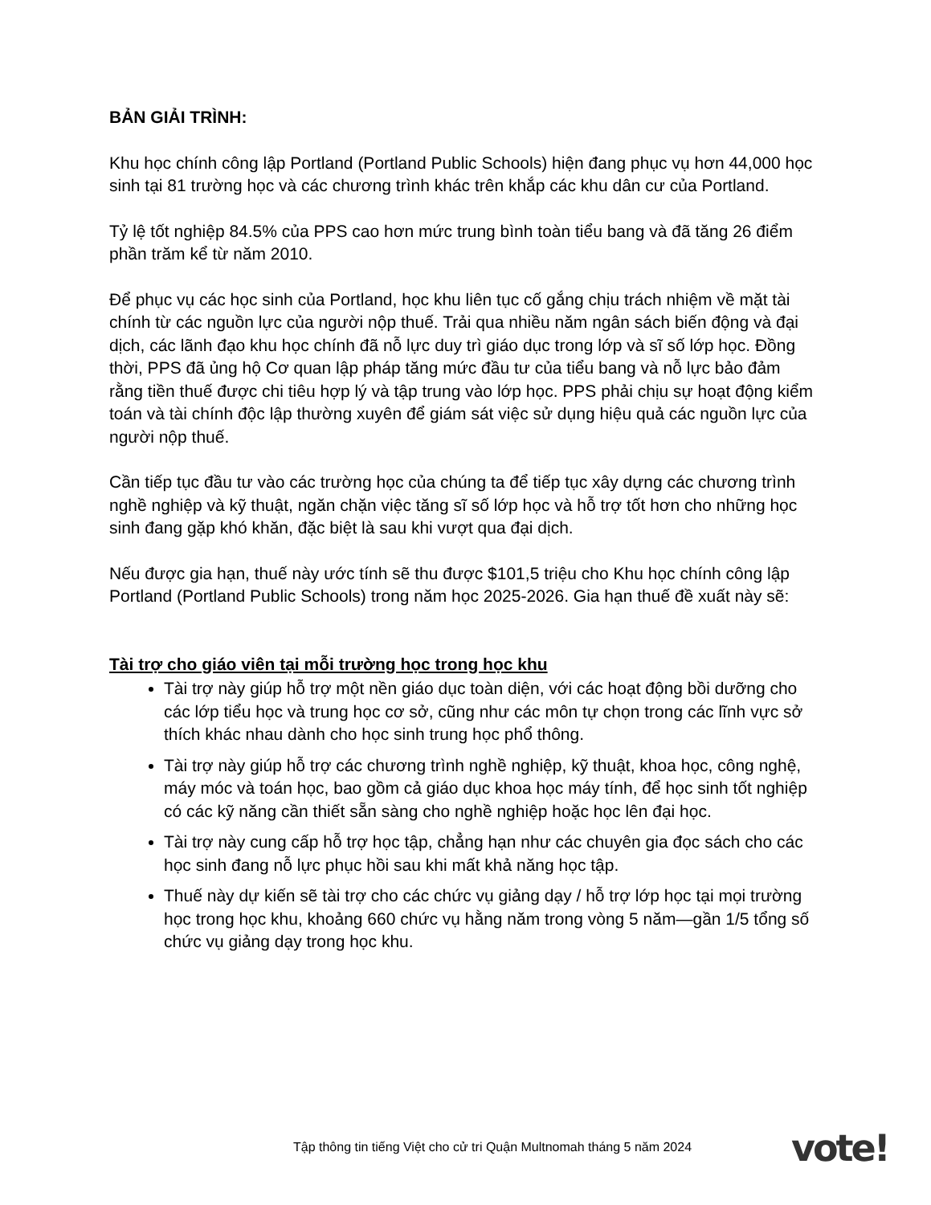BẢN GIẢI TRÌNH:
Khu học chính công lập Portland (Portland Public Schools) hiện đang phục vụ hơn 44,000 học sinh tại 81 trường học và các chương trình khác trên khắp các khu dân cư của Portland.
Tỷ lệ tốt nghiệp 84.5% của PPS cao hơn mức trung bình toàn tiểu bang và đã tăng 26 điểm phần trăm kể từ năm 2010.
Để phục vụ các học sinh của Portland, học khu liên tục cố gắng chịu trách nhiệm về mặt tài chính từ các nguồn lực của người nộp thuế. Trải qua nhiều năm ngân sách biến động và đại dịch, các lãnh đạo khu học chính đã nỗ lực duy trì giáo dục trong lớp và sĩ số lớp học. Đồng thời, PPS đã ủng hộ Cơ quan lập pháp tăng mức đầu tư của tiểu bang và nỗ lực bảo đảm rằng tiền thuế được chi tiêu hợp lý và tập trung vào lớp học. PPS phải chịu sự hoạt động kiểm toán và tài chính độc lập thường xuyên để giám sát việc sử dụng hiệu quả các nguồn lực của người nộp thuế.
Cần tiếp tục đầu tư vào các trường học của chúng ta để tiếp tục xây dựng các chương trình nghề nghiệp và kỹ thuật, ngăn chặn việc tăng sĩ số lớp học và hỗ trợ tốt hơn cho những học sinh đang gặp khó khăn, đặc biệt là sau khi vượt qua đại dịch.
Nếu được gia hạn, thuế này ước tính sẽ thu được $101,5 triệu cho Khu học chính công lập Portland (Portland Public Schools) trong năm học 2025-2026. Gia hạn thuế đề xuất này sẽ:
Tài trợ cho giáo viên tại mỗi trường học trong học khu
Tài trợ này giúp hỗ trợ một nền giáo dục toàn diện, với các hoạt động bồi dưỡng cho các lớp tiểu học và trung học cơ sở, cũng như các môn tự chọn trong các lĩnh vực sở thích khác nhau dành cho học sinh trung học phổ thông.
Tài trợ này giúp hỗ trợ các chương trình nghề nghiệp, kỹ thuật, khoa học, công nghệ, máy móc và toán học, bao gồm cả giáo dục khoa học máy tính, để học sinh tốt nghiệp có các kỹ năng cần thiết sẵn sàng cho nghề nghiệp hoặc học lên đại học.
Tài trợ này cung cấp hỗ trợ học tập, chẳng hạn như các chuyên gia đọc sách cho các học sinh đang nỗ lực phục hồi sau khi mất khả năng học tập.
Thuế này dự kiến sẽ tài trợ cho các chức vụ giảng dạy / hỗ trợ lớp học tại mọi trường học trong học khu, khoảng 660 chức vụ hằng năm trong vòng 5 năm—gần 1/5 tổng số chức vụ giảng dạy trong học khu.
Tập thông tin tiếng Việt cho cử tri Quận Multnomah tháng 5 năm 2024
vote!